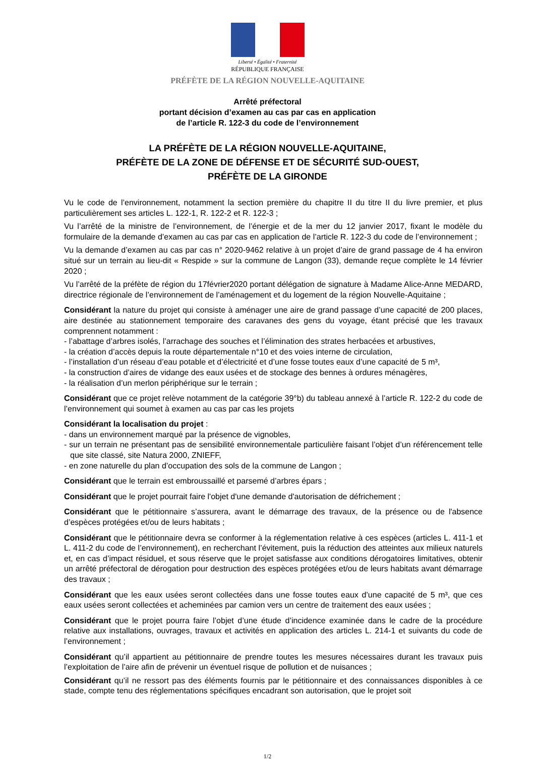Liberté • Égalité • Fraternité
RÉPUBLIQUE FRANÇAISE
PRÉFÈTE DE LA RÉGION NOUVELLE-AQUITAINE
Arrêté préfectoral
portant décision d’examen au cas par cas en application
de l’article R. 122-3 du code de l’environnement
LA PRÉFÈTE DE LA RÉGION NOUVELLE-AQUITAINE,
PRÉFÈTE DE LA ZONE DE DÉFENSE ET DE SÉCURITÉ SUD-OUEST,
PRÉFÈTE DE LA GIRONDE
Vu le code de l’environnement, notamment la section première du chapitre II du titre II du livre premier, et plus particulièrement ses articles L. 122-1, R. 122-2 et R. 122-3 ;
Vu l’arrêté de la ministre de l’environnement, de l’énergie et de la mer du 12 janvier 2017, fixant le modèle du formulaire de la demande d’examen au cas par cas en application de l’article R. 122-3 du code de l’environnement ;
Vu la demande d’examen au cas par cas n° 2020-9462 relative à un projet d’aire de grand passage de 4 ha environ situé sur un terrain au lieu-dit « Respide » sur la commune de Langon (33), demande reçue complète le 14 février 2020 ;
Vu l’arrêté de la préfète de région du 17février2020 portant délégation de signature à Madame Alice-Anne MEDARD, directrice régionale de l’environnement de l’aménagement et du logement de la région Nouvelle-Aquitaine ;
Considérant la nature du projet qui consiste à aménager une aire de grand passage d’une capacité de 200 places, aire destinée au stationnement temporaire des caravanes des gens du voyage, étant précisé que les travaux comprennent notamment :
- l’abattage d’arbres isolés, l’arrachage des souches et l’élimination des strates herbacées et arbustives,
- la création d’accès depuis la route départementale n°10 et des voies interne de circulation,
- l’installation d’un réseau d’eau potable et d’électricité et d’une fosse toutes eaux d’une capacité de 5 m³,
- la construction d’aires de vidange des eaux usées et de stockage des bennes à ordures ménagères,
- la réalisation d’un merlon périphérique sur le terrain ;
Considérant que ce projet relève notamment de la catégorie 39°b) du tableau annexé à l’article R. 122-2 du code de l’environnement qui soumet à examen au cas par cas les projets
Considérant la localisation du projet :
- dans un environnement marqué par la présence de vignobles,
- sur un terrain ne présentant pas de sensibilité environnementale particulière faisant l’objet d’un référencement telle que site classé, site Natura 2000, ZNIEFF,
- en zone naturelle du plan d’occupation des sols de la commune de Langon ;
Considérant que le terrain est embroussaillé et parsemé d’arbres épars ;
Considérant que le projet pourrait faire l'objet d'une demande d'autorisation de défrichement ;
Considérant que le pétitionnaire s’assurera, avant le démarrage des travaux, de la présence ou de l'absence d’espèces protégées et/ou de leurs habitats ;
Considérant que le pétitionnaire devra se conformer à la réglementation relative à ces espèces (articles L. 411-1 et L. 411-2 du code de l’environnement), en recherchant l’évitement, puis la réduction des atteintes aux milieux naturels et, en cas d’impact résiduel, et sous réserve que le projet satisfasse aux conditions dérogatoires limitatives, obtenir un arrêté préfectoral de dérogation pour destruction des espèces protégées et/ou de leurs habitats avant démarrage des travaux ;
Considérant que les eaux usées seront collectées dans une fosse toutes eaux d’une capacité de 5 m³, que ces eaux usées seront collectées et acheminées par camion vers un centre de traitement des eaux usées ;
Considérant que le projet pourra faire l’objet d’une étude d’incidence examinée dans le cadre de la procédure relative aux installations, ouvrages, travaux et activités en application des articles L. 214-1 et suivants du code de l’environnement ;
Considérant qu’il appartient au pétitionnaire de prendre toutes les mesures nécessaires durant les travaux puis l’exploitation de l’aire afin de prévenir un éventuel risque de pollution et de nuisances ;
Considérant qu’il ne ressort pas des éléments fournis par le pétitionnaire et des connaissances disponibles à ce stade, compte tenu des réglementations spécifiques encadrant son autorisation, que le projet soit
1/2